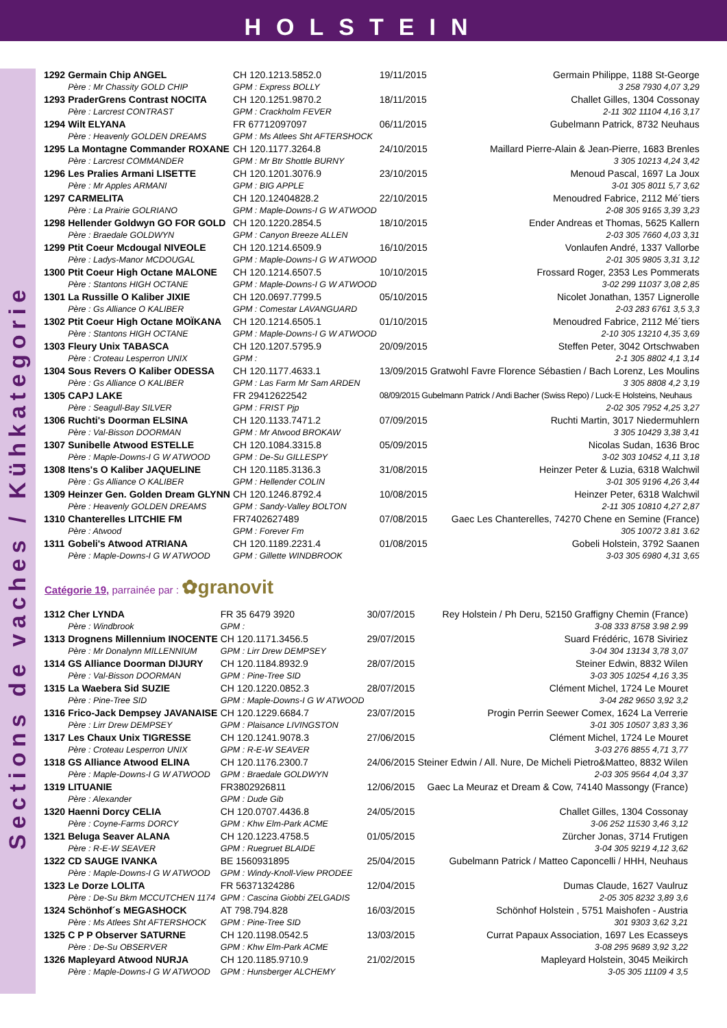HOLSTEIN
Sections de vaches / Kühkategorie
| 1292 | Germain Chip ANGEL | CH 120.1213.5852.0 | 19/11/2015 | Germain Philippe, 1188 St-George |
| | Père : Mr Chassity GOLD CHIP | GPM : Express BOLLY | | 3 258 7930 4,07 3,29 |
| 1293 | PraderGrens Contrast NOCITA | CH 120.1251.9870.2 | 18/11/2015 | Challet Gilles, 1304 Cossonay |
| | Père : Larcrest CONTRAST | GPM : Crackholm FEVER | | 2-11 302 11104 4,16 3,17 |
| 1294 | Wilt ELYANA | FR 67712097097 | 06/11/2015 | Gubelmann Patrick, 8732 Neuhaus |
| | Père : Heavenly GOLDEN DREAMS | GPM : Ms Atlees Sht AFTERSHOCK | | |
| 1295 | La Montagne Commander ROXANE | CH 120.1177.3264.8 | 24/10/2015 | Maillard Pierre-Alain & Jean-Pierre, 1683 Brenles |
| | Père : Larcrest COMMANDER | GPM : Mr Btr Shottle BURNY | | 3 305 10213 4,24 3,42 |
| 1296 | Les Pralies Armani LISETTE | CH 120.1201.3076.9 | 23/10/2015 | Menoud Pascal, 1697 La Joux |
| | Père : Mr Apples ARMANI | GPM : BIG APPLE | | 3-01 305 8011 5,7 3,62 |
| 1297 | CARMELITA | CH 120.12404828.2 | 22/10/2015 | Menoudred Fabrice, 2112 Mé´tiers |
| | Père : La Prairie GOLRIANO | GPM : Maple-Downs-I G W ATWOOD | | 2-08 305 9165 3,39 3,23 |
| 1298 | Hellender Goldwyn GO FOR GOLD | CH 120.1220.2854.5 | 18/10/2015 | Ender Andreas et Thomas, 5625 Kallern |
| | Père : Braedale GOLDWYN | GPM : Canyon Breeze ALLEN | | 2-03 305 7660 4,03 3,31 |
| 1299 | Ptit Coeur Mcdougal NIVEOLE | CH 120.1214.6509.9 | 16/10/2015 | Vonlaufen André, 1337 Vallorbe |
| | Père : Ladys-Manor MCDOUGAL | GPM : Maple-Downs-I G W ATWOOD | | 2-01 305 9805 3,31 3,12 |
| 1300 | Ptit Coeur High Octane MALONE | CH 120.1214.6507.5 | 10/10/2015 | Frossard Roger, 2353 Les Pommerats |
| | Père : Stantons HIGH OCTANE | GPM : Maple-Downs-I G W ATWOOD | | 3-02 299 11037 3,08 2,85 |
| 1301 | La Russille O Kaliber JIXIE | CH 120.0697.7799.5 | 05/10/2015 | Nicolet Jonathan, 1357 Lignerolle |
| | Père : Gs Alliance O KALIBER | GPM : Comestar LAVANGUARD | | 2-03 283 6761 3,5 3,3 |
| 1302 | Ptit Coeur High Octane MOÏKANA | CH 120.1214.6505.1 | 01/10/2015 | Menoudred Fabrice, 2112 Mé´tiers |
| | Père : Stantons HIGH OCTANE | GPM : Maple-Downs-I G W ATWOOD | | 2-10 305 13210 4,35 3,69 |
| 1303 | Fleury Unix TABASCA | CH 120.1207.5795.9 | 20/09/2015 | Steffen Peter, 3042 Ortschwaben |
| | Père : Croteau Lesperron UNIX | GPM : | | 2-1 305 8802 4,1 3,14 |
| 1304 | Sous Revers O Kaliber ODESSA | CH 120.1177.4633.1 | 13/09/2015 | Gratwohl Favre Florence Sébastien / Bach Lorenz, Les Moulins |
| | Père : Gs Alliance O KALIBER | GPM : Las Farm Mr Sam ARDEN | | 3 305 8808 4,2 3,19 |
| 1305 | CAPJ LAKE | FR 29412622542 | 08/09/2015 Gubelmann Patrick / Andi Bacher (Swiss Repo) / Luck-E Holsteins, Neuhaus | |
| | Père : Seagull-Bay SILVER | GPM : FRIST Pjp | | 2-02 305 7952 4,25 3,27 |
| 1306 | Ruchti's Doorman ELSINA | CH 120.1133.7471.2 | 07/09/2015 | Ruchti Martin, 3017 Niedermuhlern |
| | Père : Val-Bisson DOORMAN | GPM : Mr Atwood BROKAW | | 3 305 10429 3,38 3,41 |
| 1307 | Sunibelle Atwood ESTELLE | CH 120.1084.3315.8 | 05/09/2015 | Nicolas Sudan, 1636 Broc |
| | Père : Maple-Downs-I G W ATWOOD | GPM : De-Su GILLESPY | | 3-02 303 10452 4,11 3,18 |
| 1308 | Itens's O Kaliber JAQUELINE | CH 120.1185.3136.3 | 31/08/2015 | Heinzer Peter & Luzia, 6318 Walchwil |
| | Père : Gs Alliance O KALIBER | GPM : Hellender COLIN | | 3-01 305 9196 4,26 3,44 |
| 1309 | Heinzer Gen. Golden Dream GLYNN | CH 120.1246.8792.4 | 10/08/2015 | Heinzer Peter, 6318 Walchwil |
| | Père : Heavenly GOLDEN DREAMS | GPM : Sandy-Valley BOLTON | | 2-11 305 10810 4,27 2,87 |
| 1310 | Chanterelles LITCHIE FM | FR7402627489 | 07/08/2015 | Gaec Les Chanterelles, 74270 Chene en Semine (France) |
| | Père : Atwood | GPM : Forever Fm | | 305 10072 3.81 3.62 |
| 1311 | Gobeli's Atwood ATRIANA | CH 120.1189.2231.4 | 01/08/2015 | Gobeli Holstein, 3792 Saanen |
| | Père : Maple-Downs-I G W ATWOOD | GPM : Gillette WINDBROOK | | 3-03 305 6980 4,31 3,65 |
Catégorie 19, parrainée par : ✿granovit
| 1312 | Cher LYNDA | FR 35 6479 3920 | 30/07/2015 | Rey Holstein / Ph Deru, 52150 Graffigny Chemin (France) |
| | Père : Windbrook | GPM : | | 3-08 333 8758 3.98 2.99 |
| 1313 | Drognens Millennium INOCENTE | CH 120.1171.3456.5 | 29/07/2015 | Suard Frédéric, 1678 Siviriez |
| | Père : Mr Donalynn MILLENNIUM | GPM : Lirr Drew DEMPSEY | | 3-04 304 13134 3,78 3,07 |
| 1314 | GS Alliance Doorman DIJURY | CH 120.1184.8932.9 | 28/07/2015 | Steiner Edwin, 8832 Wilen |
| | Père : Val-Bisson DOORMAN | GPM : Pine-Tree SID | | 3-03 305 10254 4,16 3,35 |
| 1315 | La Waebera Sid SUZIE | CH 120.1220.0852.3 | 28/07/2015 | Clément Michel, 1724 Le Mouret |
| | Père : Pine-Tree SID | GPM : Maple-Downs-I G W ATWOOD | | 3-04 282 9650 3,92 3,2 |
| 1316 | Frico-Jack Dempsey JAVANAISE | CH 120.1229.6684.7 | 23/07/2015 | Progin Perrin Seewer Comex, 1624 La Verrerie |
| | Père : Lirr Drew DEMPSEY | GPM : Plaisance LIVINGSTON | | 3-01 305 10507 3,83 3,36 |
| 1317 | Les Chaux Unix TIGRESSE | CH 120.1241.9078.3 | 27/06/2015 | Clément Michel, 1724 Le Mouret |
| | Père : Croteau Lesperron UNIX | GPM : R-E-W SEAVER | | 3-03 276 8855 4,71 3,77 |
| 1318 | GS Alliance Atwood ELINA | CH 120.1176.2300.7 | 24/06/2015 | Steiner Edwin / All. Nure, De Micheli Pietro&Matteo, 8832 Wilen |
| | Père : Maple-Downs-I G W ATWOOD | GPM : Braedale GOLDWYN | | 2-03 305 9564 4,04 3,37 |
| 1319 | LITUANIE | FR3802926811 | 12/06/2015 | Gaec La Meuraz et Dream & Cow, 74140 Massongy (France) |
| | Père : Alexander | GPM : Dude Gib | | |
| 1320 | Haenni Dorcy CELIA | CH 120.0707.4436.8 | 24/05/2015 | Challet Gilles, 1304 Cossonay |
| | Père : Coyne-Farms DORCY | GPM : Khw Elm-Park ACME | | 3-06 252 11530 3,46 3,12 |
| 1321 | Beluga Seaver ALANA | CH 120.1223.4758.5 | 01/05/2015 | Zürcher Jonas, 3714 Frutigen |
| | Père : R-E-W SEAVER | GPM : Ruegruet BLAIDE | | 3-04 305 9219 4,12 3,62 |
| 1322 | CD SAUGE IVANKA | BE 1560931895 | 25/04/2015 | Gubelmann Patrick / Matteo Caponcelli / HHH, Neuhaus |
| | Père : Maple-Downs-I G W ATWOOD | GPM : Windy-Knoll-View PRODEE | | |
| 1323 | Le Dorze LOLITA | FR 56371324286 | 12/04/2015 | Dumas Claude, 1627 Vaulruz |
| | Père : De-Su Bkm MCCUTCHEN 1174 | GPM : Cascina Giobbi ZELGADIS | | 2-05 305 8232 3,89 3,6 |
| 1324 | Schönhof´s MEGASHOCK | AT 798.794.828 | 16/03/2015 | Schönhof Holstein , 5751 Maishofen - Austria |
| | Père : Ms Atlees Sht AFTERSHOCK | GPM : Pine-Tree SID | | 301 9303 3,62 3,21 |
| 1325 | C P P Observer SATURNE | CH 120.1198.0542.5 | 13/03/2015 | Currat Papaux Association, 1697 Les Ecasseys |
| | Père : De-Su OBSERVER | GPM : Khw Elm-Park ACME | | 3-08 295 9689 3,92 3,22 |
| 1326 | Mapleyard Atwood NURJA | CH 120.1185.9710.9 | 21/02/2015 | Mapleyard Holstein, 3045 Meikirch |
| | Père : Maple-Downs-I G W ATWOOD | GPM : Hunsberger ALCHEMY | | 3-05 305 11109 4 3,5 |